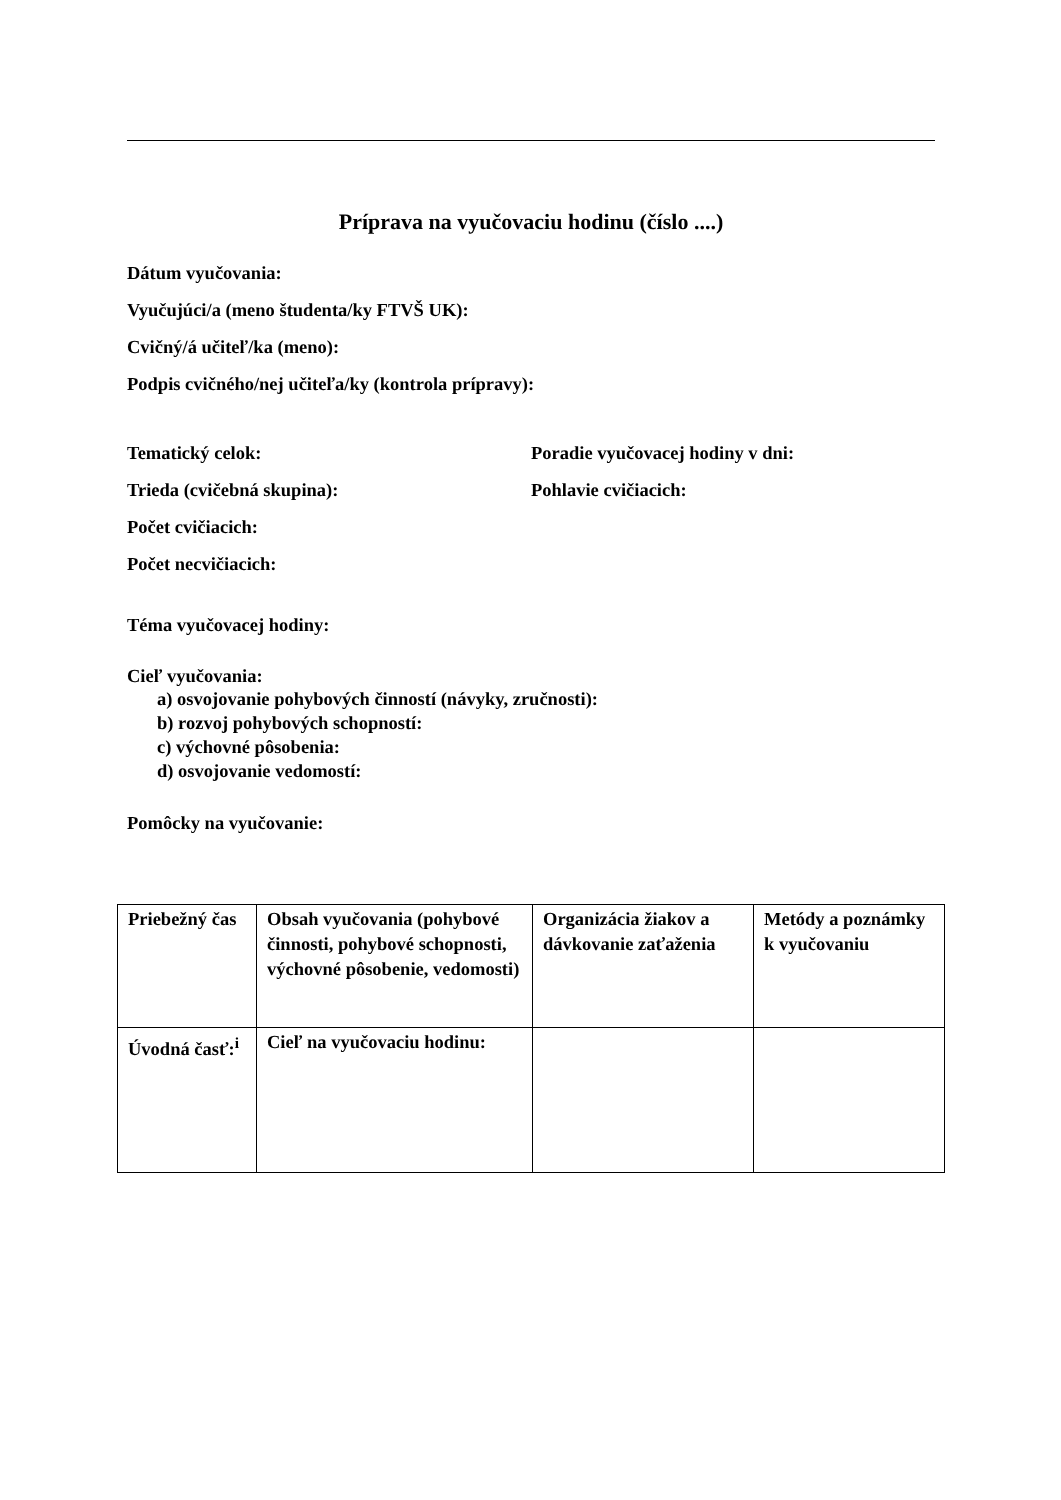Príprava na vyučovaciu hodinu (číslo ....)
Dátum vyučovania:
Vyučujúci/a (meno študenta/ky FTVŠ UK):
Cvičný/á učiteľ/ka (meno):
Podpis cvičného/nej učiteľa/ky (kontrola prípravy):
Tematický celok: Poradie vyučovacej hodiny v dni:
Trieda (cvičebná skupina): Pohlavie cvičiacich:
Počet cvičiacich:
Počet necvičiacich:
Téma vyučovacej hodiny:
Cieľ vyučovania:
a) osvojovanie pohybových činností (návyky, zručnosti):
b) rozvoj pohybových schopností:
c) výchovné pôsobenia:
d) osvojovanie vedomostí:
Pomôcky na vyučovanie:
| Priebežný čas | Obsah vyučovania (pohybové činnosti, pohybové schopnosti, výchovné pôsobenie, vedomosti) | Organizácia žiakov a dávkovanie zaťaženia | Metódy a poznámky k vyučovaniu |
| Úvodná časť:<sup>i</sup> | Cieľ na vyučovaciu hodinu: | | |